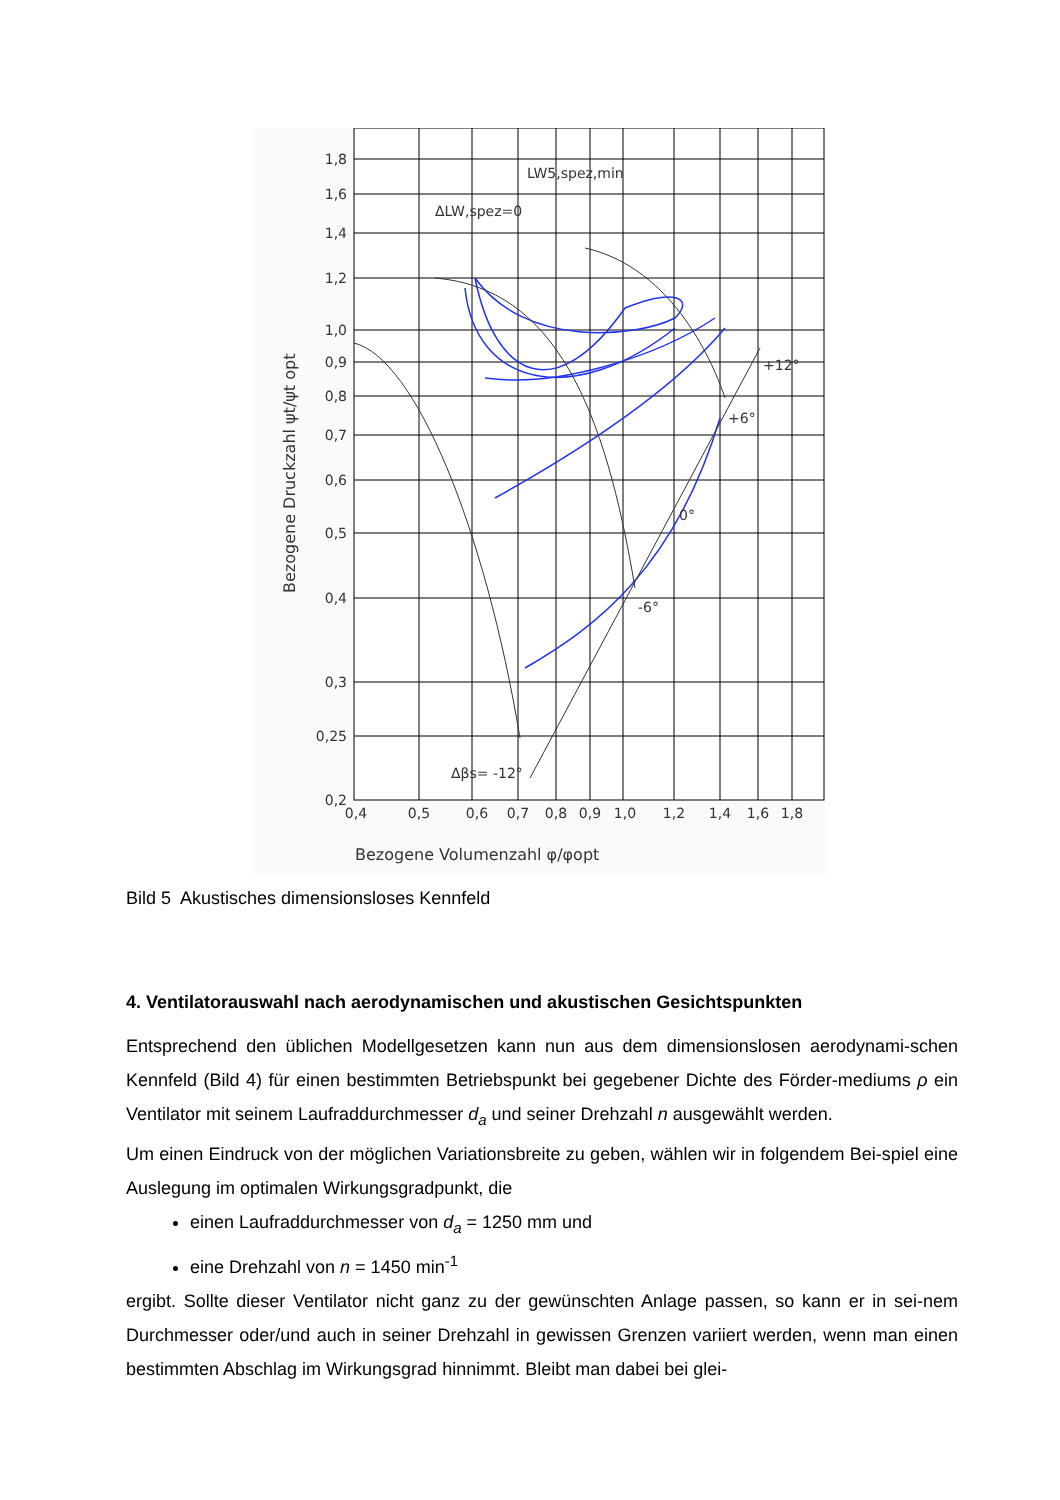1,8
1,6
1,4
1,2
1,0
0,9
0,8
0,7
0,6
0,5
0,4
0,3
0,25
0,2
0,4
0,5
0,6
0,7
0,8
0,9
1,0
1,2
1,4
1,6
1,8
LW5,spez,min
ΔLW,spez=0
+12°
+6°
0°
-6°
Δβs= -12°
Bezogene Volumenzahl φ/φopt
Bezogene Druckzahl ψt/ψt opt
Bild 5 Akustisches dimensionsloses Kennfeld
4. Ventilatorauswahl nach aerodynamischen und akustischen Gesichtspunkten
Entsprechend den üblichen Modellgesetzen kann nun aus dem dimensionslosen aerodynami-schen Kennfeld (Bild 4) für einen bestimmten Betriebspunkt bei gegebener Dichte des Förder-mediums ρ ein Ventilator mit seinem Laufraddurchmesser d<sub>a</sub> und seiner Drehzahl n ausgewählt werden.
Um einen Eindruck von der möglichen Variationsbreite zu geben, wählen wir in folgendem Bei-spiel eine Auslegung im optimalen Wirkungsgradpunkt, die
einen Laufraddurchmesser von d<sub>a</sub> = 1250 mm und
eine Drehzahl von n = 1450 min<sup>-1</sup>
ergibt. Sollte dieser Ventilator nicht ganz zu der gewünschten Anlage passen, so kann er in sei-nem Durchmesser oder/und auch in seiner Drehzahl in gewissen Grenzen variiert werden, wenn man einen bestimmten Abschlag im Wirkungsgrad hinnimmt. Bleibt man dabei bei glei-